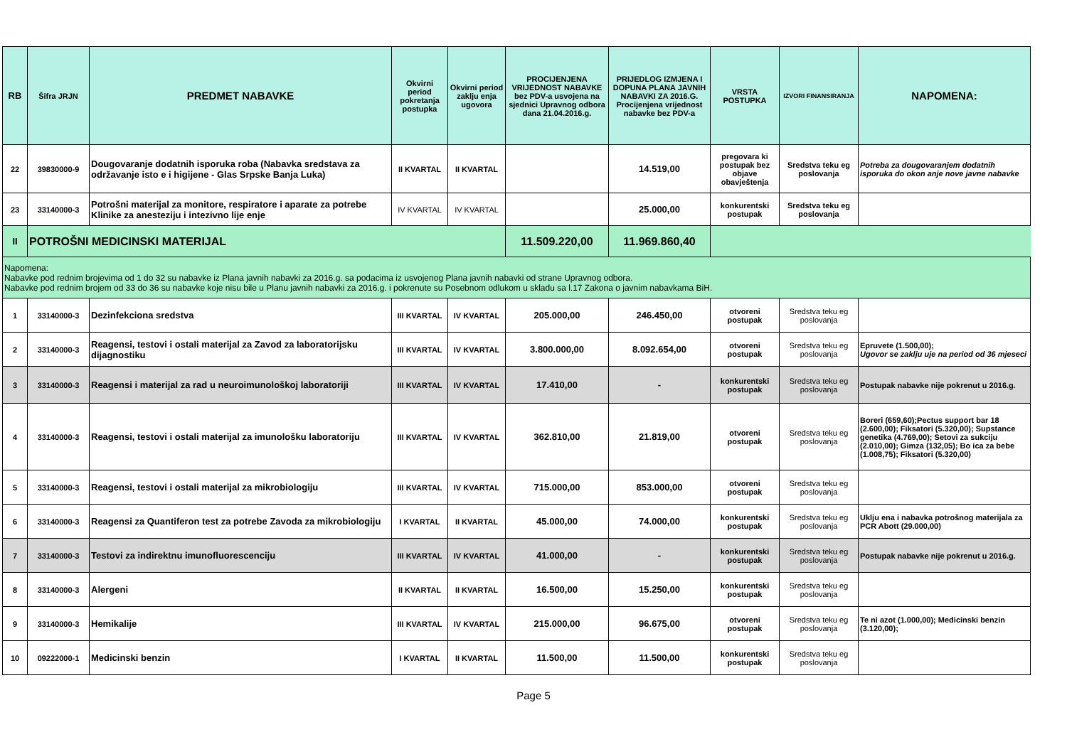| RB | Šifra JRJN | PREDMET NABAVKE | Okvirni period pokretanja postupka | Okvirni period zaklju enja ugovora | PROCIJENJENA VRIJEDNOST NABAVKE bez PDV-a usvojena na sjednici Upravnog odbora dana 21.04.2016.g. | PRIJEDLOG IZMJENA I DOPUNA PLANA JAVNIH NABAVKI ZA 2016.G. Procijenjena vrijednost nabavke bez PDV-a | VRSTA POSTUPKA | IZVORI FINANSIRANJA | NAPOMENA: |
| --- | --- | --- | --- | --- | --- | --- | --- | --- | --- |
| 22 | 39830000-9 | Dougovaranje dodatnih isporuka roba (Nabavka sredstava za održavanje isto e i higijene - Glas Srpske Banja Luka) | II KVARTAL | II KVARTAL | | 14.519,00 | pregovara ki postupak bez objave obavještenja | Sredstva teku eg poslovanja | Potreba za dougovaranjem dodatnih isporuka do okon anje nove javne nabavke |
| 23 | 33140000-3 | Potrošni materijal za monitore, respiratore i aparate za potrebe Klinike za anesteziju i intezivno lije enje | IV KVARTAL | IV KVARTAL | | 25.000,00 | konkurentski postupak | Sredstva teku eg poslovanja | |
| II | POTROŠNI MEDICINSKI MATERIJAL | | | | 11.509.220,00 | 11.969.860,40 | | | |
| Napomena: Nabavke pod rednim brojevima od 1 do 32 su nabavke iz Plana javnih nabavki za 2016.g. sa podacima iz usvojenog Plana javnih nabavki od strane Upravnog odbora. Nabavke pod rednim brojem od 33 do 36 su nabavke koje nisu bile u Planu javnih nabavki za 2016.g. i pokrenute su Posebnom odlukom u skladu sa l.17 Zakona o javnim nabavkama BiH. | | | | | | | | | |
| 1 | 33140000-3 | Dezinfekciona sredstva | III KVARTAL | IV KVARTAL | 205.000,00 | 246.450,00 | otvoreni postupak | Sredstva teku eg poslovanja | |
| 2 | 33140000-3 | Reagensi, testovi i ostali materijal za Zavod za laboratorijsku dijagnostiku | III KVARTAL | IV KVARTAL | 3.800.000,00 | 8.092.654,00 | otvoreni postupak | Sredstva teku eg poslovanja | Epruvete (1.500,00); Ugovor se zaklju uje na period od 36 mjeseci |
| 3 | 33140000-3 | Reagensi i materijal za rad u neuroimunološkoj laboratoriji | III KVARTAL | IV KVARTAL | 17.410,00 | - | konkurentski postupak | Sredstva teku eg poslovanja | Postupak nabavke nije pokrenut u 2016.g. |
| 4 | 33140000-3 | Reagensi, testovi i ostali materijal za imunološku laboratoriju | III KVARTAL | IV KVARTAL | 362.810,00 | 21.819,00 | otvoreni postupak | Sredstva teku eg poslovanja | Boreri (659,60);Pectus support bar 18 (2.600,00); Fiksatori (5.320,00); Supstance genetika (4.769,00); Setovi za sukciju (2.010,00); Gimza (132,05); Bo ica za bebe (1.008,75); Fiksatori (5.320,00) |
| 5 | 33140000-3 | Reagensi, testovi i ostali materijal za mikrobiologiju | III KVARTAL | IV KVARTAL | 715.000,00 | 853.000,00 | otvoreni postupak | Sredstva teku eg poslovanja | |
| 6 | 33140000-3 | Reagensi za Quantiferon test za potrebe Zavoda za mikrobiologiju | I KVARTAL | II KVARTAL | 45.000,00 | 74.000,00 | konkurentski postupak | Sredstva teku eg poslovanja | Uklju ena i nabavka potrošnog materijala za PCR Abott (29.000,00) |
| 7 | 33140000-3 | Testovi za indirektnu imunofluorescenciju | III KVARTAL | IV KVARTAL | 41.000,00 | - | konkurentski postupak | Sredstva teku eg poslovanja | Postupak nabavke nije pokrenut u 2016.g. |
| 8 | 33140000-3 | Alergeni | II KVARTAL | II KVARTAL | 16.500,00 | 15.250,00 | konkurentski postupak | Sredstva teku eg poslovanja | |
| 9 | 33140000-3 | Hemikalije | III KVARTAL | IV KVARTAL | 215.000,00 | 96.675,00 | otvoreni postupak | Sredstva teku eg poslovanja | Te ni azot (1.000,00); Medicinski benzin (3.120,00); |
| 10 | 09222000-1 | Medicinski benzin | I KVARTAL | II KVARTAL | 11.500,00 | 11.500,00 | konkurentski postupak | Sredstva teku eg poslovanja | |
Page 5